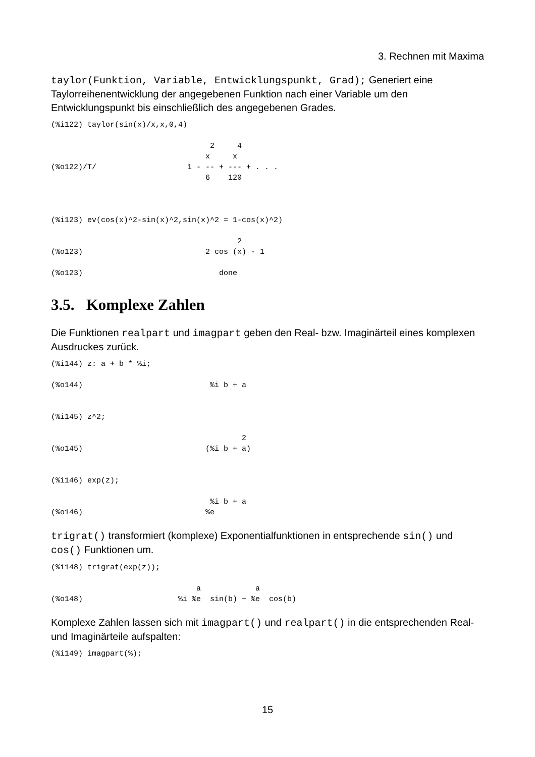3. Rechnen mit Maxima
taylor(Funktion, Variable, Entwicklungspunkt, Grad); Generiert eine Taylorreihenentwicklung der angegebenen Funktion nach einer Variable um den Entwicklungspunkt bis einschließlich des angegebenen Grades.
(%i122) taylor(sin(x)/x,x,0,4)

                                   2     4
                                  x     x
(%o122)/T/                    1 - -- + --- + . . .
                                  6    120



(%i123) ev(cos(x)^2-sin(x)^2,sin(x)^2 = 1-cos(x)^2)

                                         2
(%o123)                           2 cos (x) - 1

(%o123)                              done
3.5. Komplexe Zahlen
Die Funktionen realpart und imagpart geben den Real- bzw. Imaginärteil eines komplexen Ausdruckes zurück.
(%i144) z: a + b * %i;

(%o144)                            %i b + a


(%i145) z^2;

                                          2
(%o145)                           (%i b + a)


(%i146) exp(z);

                                   %i b + a
(%o146)                           %e
trigrat() transformiert (komplexe) Exponentialfunktionen in entsprechende sin() und cos() Funktionen um.
(%i148) trigrat(exp(z));

                                a            a
(%o148)                     %i %e  sin(b) + %e  cos(b)
Komplexe Zahlen lassen sich mit imagpart() und realpart() in die entsprechenden Real- und Imaginärteile aufspalten:
(%i149) imagpart(%);
15